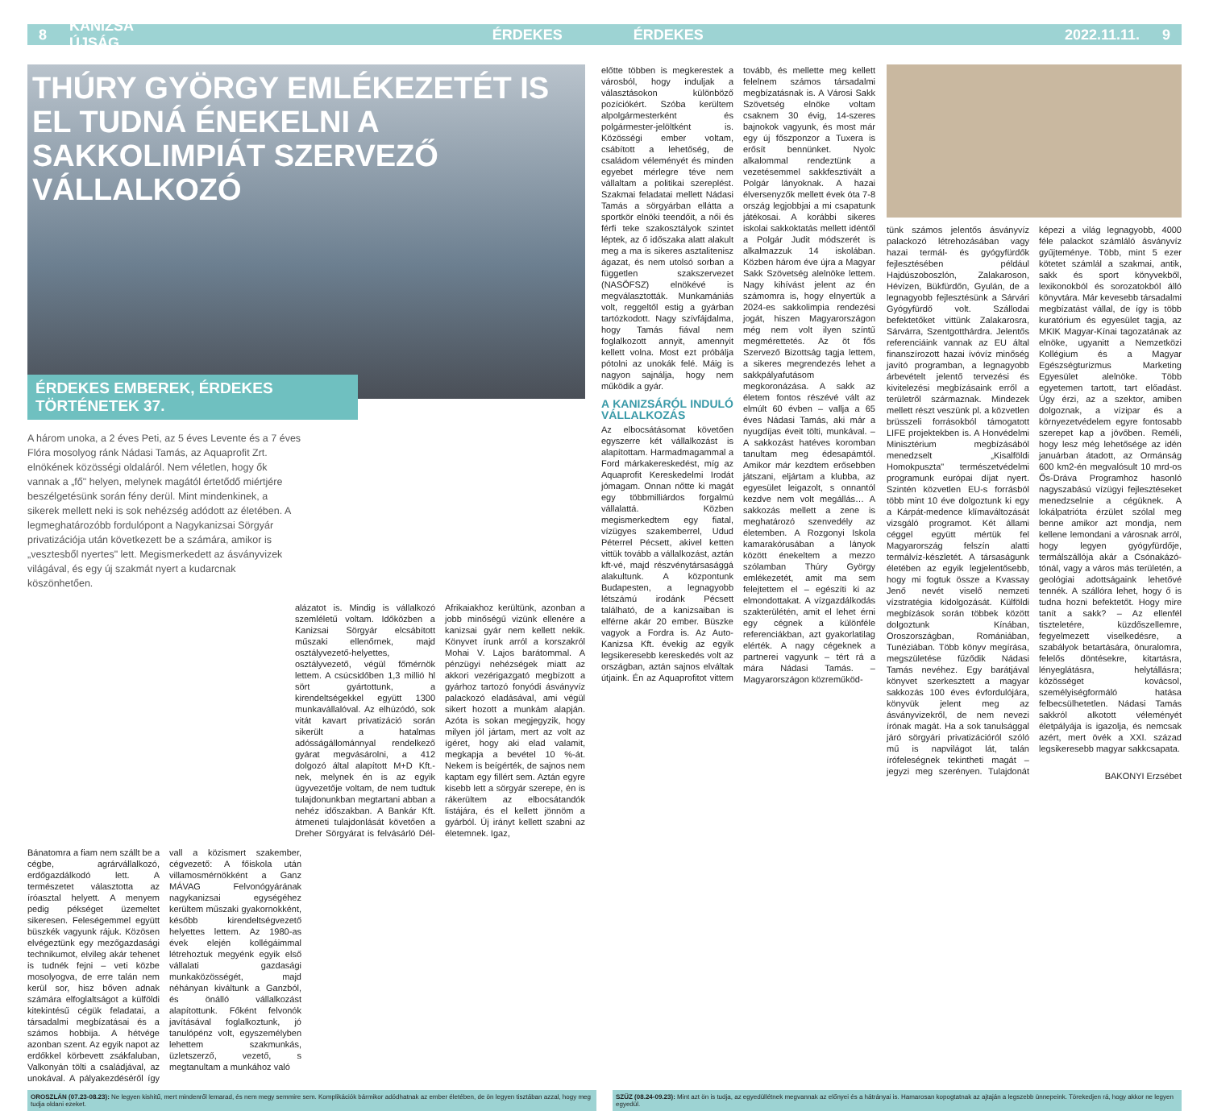8 KANIZSA ÚJSÁG ÉRDEKES ÉRDEKES 2022.11.11. 9
THÚRY GYÖRGY EMLÉKEZETÉT IS EL TUDNÁ ÉNEKELNI A SAKKOLIMPIÁT SZERVEZŐ VÁLLALKOZÓ
ÉRDEKES EMBEREK, ÉRDEKES TÖRTÉNETEK 37.
A három unoka, a 2 éves Peti, az 5 éves Levente és a 7 éves Flóra mosolyog ránk Nádasi Tamás, az Aquaprofit Zrt. elnökének közösségi oldaláról. Nem véletlen, hogy ők vannak a „fő" helyen, melynek magától értetődő miértjére beszélgetésünk során fény derül. Mint mindenkinek, a sikerek mellett neki is sok nehézség adódott az életében. A legmeghatározóbb fordulópont a Nagykanizsai Sörgyár privatizációja után következett be a számára, amikor is „vesztesből nyertes" lett. Megismerkedett az ásványvizek világával, és egy új szakmát nyert a kudarcnak köszönhetően.
alázatot is. Mindig is vállalkozó szemléletű voltam. Időközben a Kanizsai Sörgyár elcsábított műszaki ellenőrnek, majd osztályvezető-helyettes, osztályvezető, végül főmérnök lettem. A csúcsidőben 1,3 millió hl sört gyártottunk, a kirendeltségekkel együtt 1300 munkavállalóval. Az elhúzódó, sok vitát kavart privatizáció során sikerült a hatalmas adósságállománnyal rendelkező gyárat megvásárolni, a 412 dolgozó által alapított M+D Kft.-nek, melynek én is az egyik ügyvezetője voltam, de nem tudtuk tulajdonunkban megtartani abban a nehéz időszakban. A Bankár Kft. átmeneti tulajdonlását követően a Dreher Sörgyárat is felvásárló Dél-Afrikaiakhoz kerültünk, azonban a jobb minőségű vizünk ellenére a kanizsai gyár nem kellett nekik. Könyvet írunk arról a korszakról Mohai V. Lajos barátommal. A pénzügyi nehézségek miatt az akkori vezérigazgató megbízott a gyárhoz tartozó fonyódi ásványvíz palackozó eladásával, ami végül sikert hozott a munkám alapján. Azóta is sokan megjegyzik, hogy milyen jól jártam, mert az volt az ígéret, hogy aki elad valamit, megkapja a bevétel 10 %-át. Nekem is beígérték, de sajnos nem kaptam egy fillért sem. Aztán egyre kisebb lett a sörgyár szerepe, én is rákerültem az elbocsátandók listájára, és el kellett jönnöm a gyárból. Új irányt kellett szabni az életemnek. Igaz,
Bánatomra a fiam nem szállt be a cégbe, agrárvállalkozó, erdőgazdálkodó lett. A természetet választotta az íróasztal helyett. A menyem pedig pékséget üzemeltet sikeresen. Feleségemmel együtt büszkék vagyunk rájuk. Közösen elvégeztünk egy mezőgazdasági technikumot, elvileg akár tehenet is tudnék fejni – veti közbe mosolyogva, de erre talán nem kerül sor, hisz bőven adnak számára elfoglaltságot a külföldi kitekintésű cégük feladatai, a társadalmi megbízatásai és a számos hobbija. A hétvége azonban szent. Az egyik napot az erdőkkel körbevett zsákfaluban, Valkonyán tölti a családjával, az unokával. A pályakezdéséről így vall a közismert szakember, cégvezető: A főiskola után villamosmérnökként a Ganz MÁVAG Felvonógyárának nagykanizsai egységéhez kerültem műszaki gyakornokként, később kirendeltségvezető helyettes lettem. Az 1980-as évek elején kollégáimmal létrehoztuk megyénk egyik első vállalati gazdasági munkaközösségét, majd néhányan kiváltunk a Ganzból, és önálló vállalkozást alapítottunk. Főként felvonók javításával foglalkoztunk, jó tanulópénz volt, egyszemélyben lehettem szakmunkás, üzletszerző, vezető, s megtanultam a munkához való
előtte többen is megkerestek a városból, hogy induljak a választásokon különböző pozíciókért. Szóba kerültem alpolgármesterként és polgármester-jelöltként is. Közösségi ember voltam, csábított a lehetőség, de családom véleményét és minden egyebet mérlegre téve nem vállaltam a politikai szereplést. Szakmai feladatai mellett Nádasi Tamás a sörgyárban ellátta a sportkör elnöki teendőit, a női és férfi teke szakosztályok szintet léptek, az ő időszaka alatt alakult meg a ma is sikeres asztalitenisz ágazat, és nem utolsó sorban a független szakszervezet (NASÖFSZ) elnökévé is megválasztották. Munkamániás volt, reggeltől estig a gyárban tartózkodott. Nagy szívfájdalma, hogy Tamás fiával nem foglalkozott annyit, amennyit kellett volna. Most ezt próbálja pótolni az unokák felé. Máig is nagyon sajnálja, hogy nem működik a gyár.
A KANIZSÁRÓL INDULÓ VÁLLALKOZÁS
Az elbocsátásomat követően egyszerre két vállalkozást is alapítottam. Harmadmagammal a Ford márkakereskedést, míg az Aquaprofit Kereskedelmi Irodát jómagam. Onnan nőtte ki magát egy többmilliárdos forgalmú vállalattá. Közben megismerkedtem egy fiatal, vízügyes szakemberrel, Udud Péterrel Pécsett, akivel ketten vittük tovább a vállalkozást, aztán kft-vé, majd részvénytársasággá alakultunk. A központunk Budapesten, a legnagyobb létszámú irodánk Pécsett található, de a kanizsaiban is elférne akár 20 ember. Büszke vagyok a Fordra is. Az Auto-Kanizsa Kft. évekig az egyik legsikeresebb kereskedés volt az országban, aztán sajnos elváltak útjaink. Én az Aquaprofitot vittem tovább, és mellette meg kellett felelnem számos társadalmi megbízatásnak is. A Városi Sakk Szövetség elnöke voltam csaknem 30 évig, 14-szeres bajnokok vagyunk, és most már egy új főszponzor a Tuxera is erősít bennünket. Nyolc alkalommal rendeztünk a vezetésemmel sakkfesztivált a Polgár lányoknak. A hazai élversenyzők mellett évek óta 7-8 ország legjobbjai a mi csapatunk játékosai. A korábbi sikeres iskolai sakkoktatás mellett idéntől a Polgár Judit módszerét is alkalmazzuk 14 iskolában. Közben három éve újra a Magyar Sakk Szövetség alelnöke lettem. Nagy kihívást jelent az én számomra is, hogy elnyertük a 2024-es sakkolimpia rendezési jogát, hiszen Magyarországon még nem volt ilyen színtű megmérettetés. Az öt fős Szervező Bizottság tagja lettem, a sikeres megrendezés lehet a sakkpályafutásom megkoronázása. A sakk az életem fontos részévé vált az elmúlt 60 évben – vallja a 65 éves Nádasi Tamás, aki már a nyugdíjas éveit tölti, munkával. – A sakkozást hatéves koromban tanultam meg édesapámtól. Amikor már kezdtem erősebben játszani, eljártam a klubba, az egyesület leigazolt, s onnantól kezdve nem volt megállás… A sakkozás mellett a zene is meghatározó szenvedély az életemben. A Rozgonyi Iskola kamarakórusában a lányok között énekeltem a mezzo szólamban Thúry György emlékezetét, amit ma sem felejtettem el – egészíti ki az elmondottakat. A vízgazdálkodás szakterülétén, amit el lehet érni egy cégnek a különféle referenciákban, azt gyakorlatilag elérték. A nagy cégeknek a partnerei vagyunk – tért rá a mára Nádasi Tamás. – Magyarországon közreműköd-
tünk számos jelentős ásványvíz palackozó létrehozásában vagy hazai termál- és gyógyfürdők fejlesztésében például Hajdúszoboszlón, Zalakaroson, Hévízen, Bükfürdőn, Gyulán, de a legnagyobb fejlesztésünk a Sárvári Gyógyfürdő volt. Szállodai befektetőket vittünk Zalakarosra, Sárvárra, Szentgotthárdra. Jelentős referenciáink vannak az EU által finanszírozott hazai ívóvíz minőség javító programban, a legnagyobb árbevételt jelentő tervezési és kivitelezési megbízásaink erről a területről származnak. Mindezek mellett részt veszünk pl. a közvetlen brüsszeli forrásokból támogatott LIFE projektekben is. A Honvédelmi Minisztérium megbízásából menedzselt „Kisalföldi Homokpuszta" természetvédelmi programunk európai díjat nyert. Szintén közvetlen EU-s forrásból több mint 10 éve dolgoztunk ki egy a Kárpát-medence klímaváltozását vizsgáló programot. Két állami céggel együtt mértük fel Magyarország felszín alatti termálvíz-készletét. A társaságunk életében az egyik legjelentősebb, hogy mi fogtuk össze a Kvassay Jenő nevét viselő nemzeti vízstratégia kidolgozását. Külföldi megbízások során többek között dolgoztunk Kínában, Oroszországban, Romániában, Tunéziában. Több könyv megírása, megszületése fűződik Nádasi Tamás nevéhez. Egy barátjával könyvet szerkesztett a magyar sakkozás 100 éves évfordulójára, könyvük jelent meg az ásványvizekről, de nem nevezi írónak magát. Ha a sok tanulsággal járó sörgyári privatizációról szóló mű is napvilágot lát, talán írófeleségnek tekintheti magát – jegyzi meg szerényen. Tulajdonát képezi a világ legnagyobb, 4000 féle palackot számláló ásványvíz gyűjteménye. Több, mint 5 ezer kötetet számlál a szakmai, antik, sakk és sport könyvekből, lexikonokból és sorozatokból álló könyvtára. Már kevesebb társadalmi megbízatást vállal, de így is több kuratórium és egyesület tagja, az MKIK Magyar-Kínai tagozatának az elnöke, ugyanitt a Nemzetközi Kollégium és a Magyar Egészségturizmus Marketing Egyesület alelnöke. Több egyetemen tartott, tart előadást. Úgy érzi, az a szektor, amiben dolgoznak, a vízipar és a környezetvédelem egyre fontosabb szerepet kap a jövőben. Reméli, hogy lesz még lehetősége az idén januárban átadott, az Ormánság 600 km2-én megvalósult 10 mrd-os Ős-Dráva Programhoz hasonló nagyszabású vízügyi fejlesztéseket menedzselnie a cégüknek. A lokálpatrióta érzület szólal meg benne amikor azt mondja, nem kellene lemondani a városnak arról, hogy legyen gyógyfürdője, termálszállója akár a Csónakázó-tónál, vagy a város más területén, a geológiai adottságaink lehetővé tennék. A szállóra lehet, hogy ő is tudna hozni befektetőt. Hogy mire tanít a sakk? – Az ellenfél tiszteletére, küzdőszellemre, fegyelmezett viselkedésre, a szabályok betartására, önuralomra, felelős döntésekre, kitartásra, lényeglátásra, helytállásra; közösséget kovácsol, személyiségformáló hatása felbecsülhetetlen. Nádasi Tamás sakkról alkotott véleményét életpályája is igazolja, és nemcsak azért, mert övék a XXI. század legsikeresebb magyar sakkcsapata.
BAKONYI Erzsébet
OROSZLÁN (07.23-08.23): Ne legyen kishitű, mert mindenről lemarad, és nem megy semmire sem. Komplikációk bármikor adódhatnak az ember életében, de ön legyen tisztában azzal, hogy meg tudja oldani ezeket.
SZŰZ (08.24-09.23): Mint azt ön is tudja, az egyedüllétnek megvannak az előnyei és a hátrányai is. Hamarosan kopogtatnak az ajtaján a legszebb ünnepeink. Törekedjen rá, hogy akkor ne legyen egyedül.